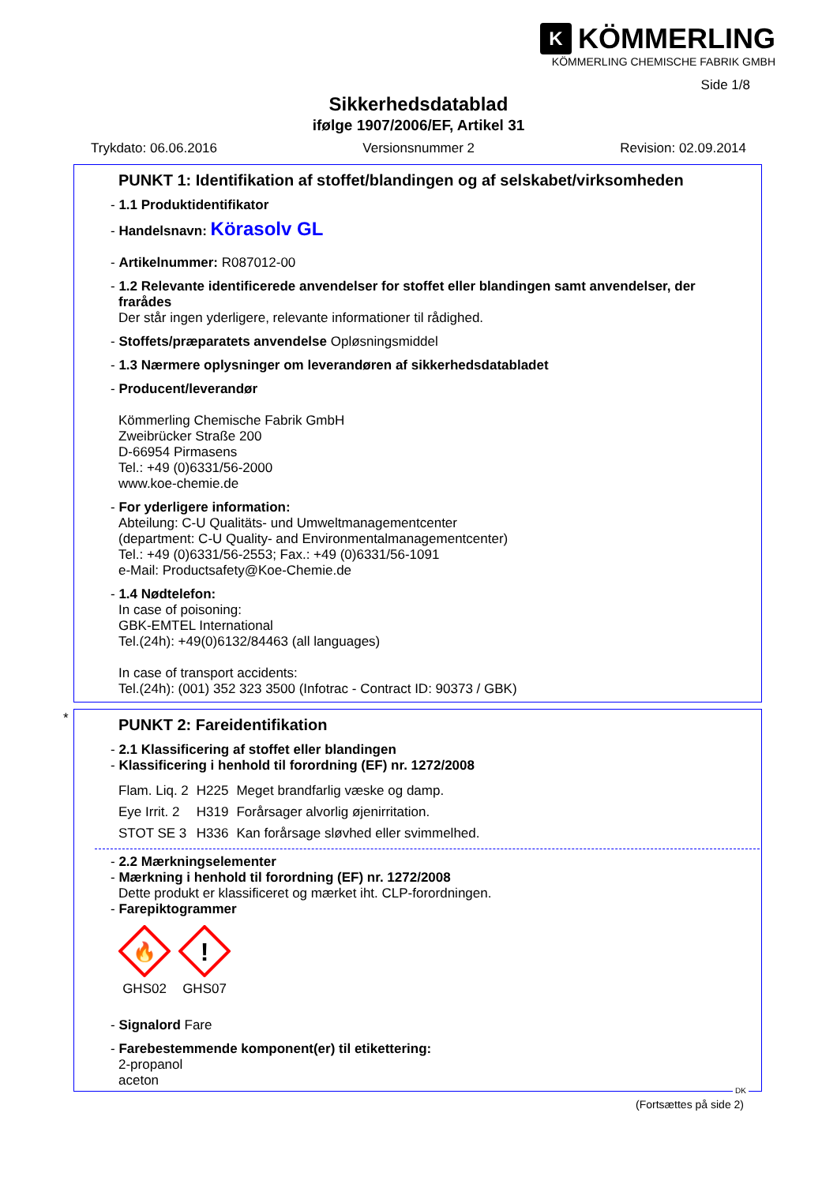K KÖMMERLING
KÖMMERLING CHEMISCHE FABRIK GMBH
Side 1/8
Sikkerhedsdatablad
ifølge 1907/2006/EF, Artikel 31
Trykdato: 06.06.2016 Versionsnummer 2 Revision: 02.09.2014
PUNKT 1: Identifikation af stoffet/blandingen og af selskabet/virksomheden
- 1.1 Produktidentifikator
- Handelsnavn: Körasolv GL
- Artikelnummer: R087012-00
- 1.2 Relevante identificerede anvendelser for stoffet eller blandingen samt anvendelser, der frarådes
Der står ingen yderligere, relevante informationer til rådighed.
- Stoffets/præparatets anvendelse Opløsningsmiddel
- 1.3 Nærmere oplysninger om leverandøren af sikkerhedsdatabladet
- Producent/leverandør
Kömmerling Chemische Fabrik GmbH
Zweibrücker Straße 200
D-66954 Pirmasens
Tel.: +49 (0)6331/56-2000
www.koe-chemie.de
- For yderligere information:
Abteilung: C-U Qualitäts- und Umweltmanagementcenter
(department: C-U Quality- and Environmentalmanagementcenter)
Tel.: +49 (0)6331/56-2553; Fax.: +49 (0)6331/56-1091
e-Mail: Productsafety@Koe-Chemie.de
- 1.4 Nødtelefon:
In case of poisoning:
GBK-EMTEL International
Tel.(24h): +49(0)6132/84463 (all languages)
In case of transport accidents:
Tel.(24h): (001) 352 323 3500 (Infotrac - Contract ID: 90373 / GBK)
*
PUNKT 2: Fareidentifikation
- 2.1 Klassificering af stoffet eller blandingen
- Klassificering i henhold til forordning (EF) nr. 1272/2008
| Flam. Liq. 2 | H225 | Meget brandfarlig væske og damp. |
| Eye Irrit. 2 | H319 | Forårsager alvorlig øjenirritation. |
| STOT SE 3 | H336 | Kan forårsage sløvhed eller svimmelhed. |
- 2.2 Mærkningselementer
- Mærkning i henhold til forordning (EF) nr. 1272/2008
Dette produkt er klassificeret og mærket iht. CLP-forordningen.
- Farepiktogrammer
🔥
GHS02
!
GHS07
- Signalord Fare
- Farebestemmende komponent(er) til etikettering:
2-propanol
aceton
(Fortsættes på side 2)
DK